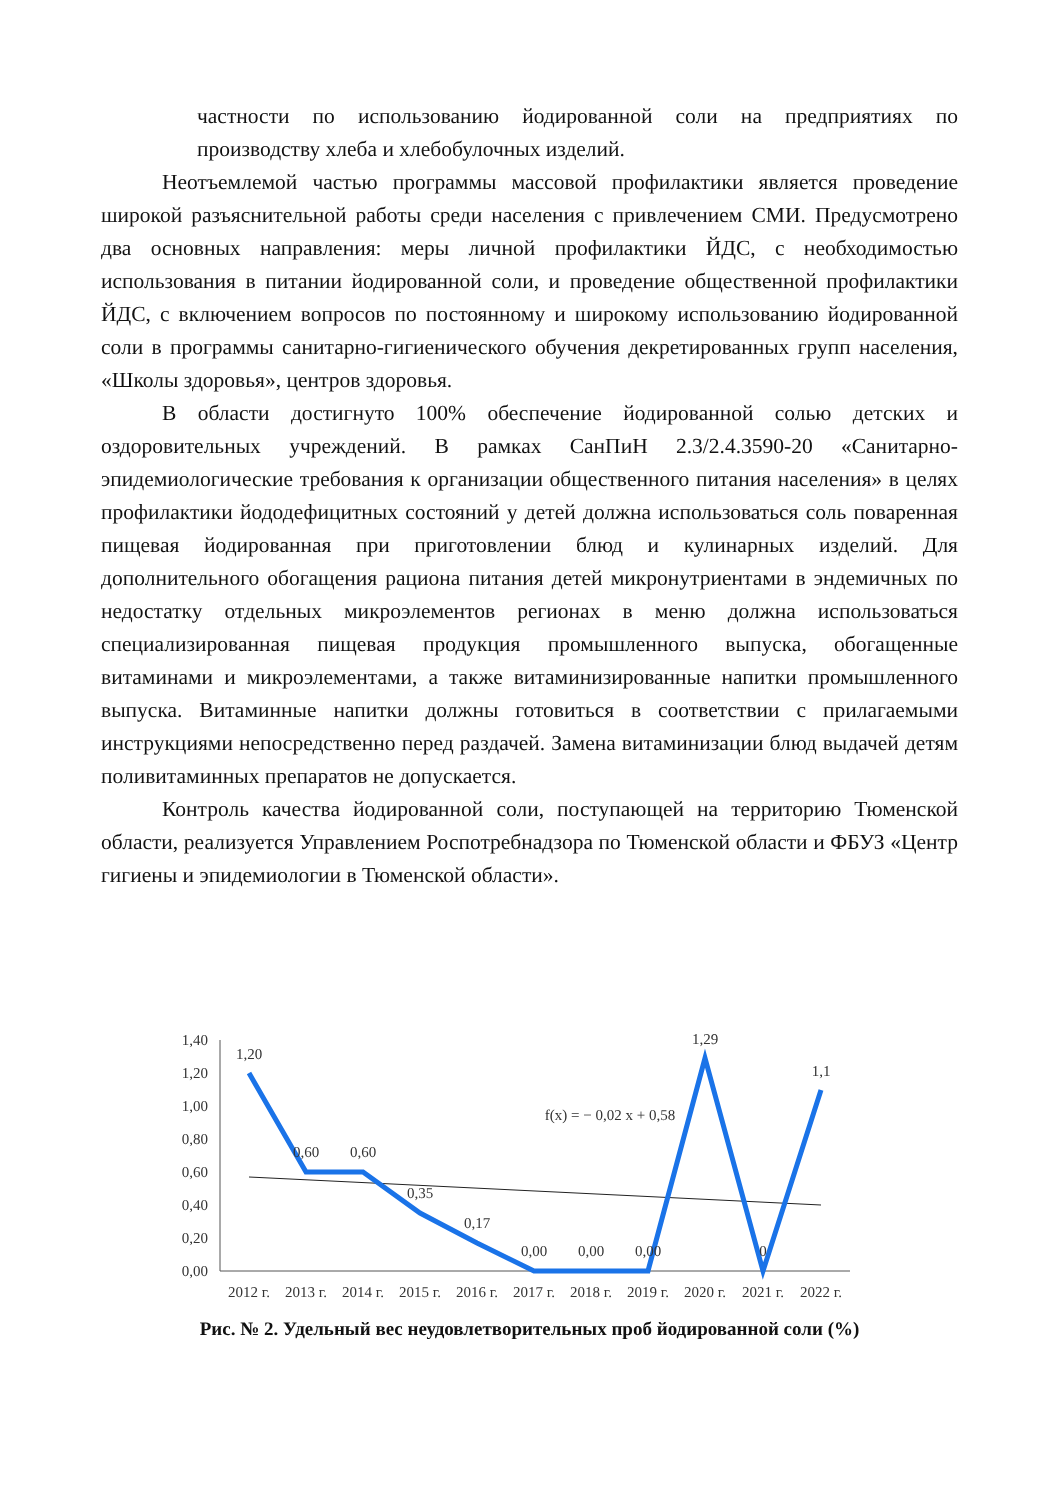частности по использованию йодированной соли на предприятиях по производству хлеба и хлебобулочных изделий.
Неотъемлемой частью программы массовой профилактики является проведение широкой разъяснительной работы среди населения с привлечением СМИ. Предусмотрено два основных направления: меры личной профилактики ЙДС, с необходимостью использования в питании йодированной соли, и проведение общественной профилактики ЙДС, с включением вопросов по постоянному и широкому использованию йодированной соли в программы санитарно-гигиенического обучения декретированных групп населения, «Школы здоровья», центров здоровья.
В области достигнуто 100% обеспечение йодированной солью детских и оздоровительных учреждений. В рамках СанПиН 2.3/2.4.3590-20 «Санитарно-эпидемиологические требования к организации общественного питания населения» в целях профилактики йододефицитных состояний у детей должна использоваться соль поваренная пищевая йодированная при приготовлении блюд и кулинарных изделий. Для дополнительного обогащения рациона питания детей микронутриентами в эндемичных по недостатку отдельных микроэлементов регионах в меню должна использоваться специализированная пищевая продукция промышленного выпуска, обогащенные витаминами и микроэлементами, а также витаминизированные напитки промышленного выпуска. Витаминные напитки должны готовиться в соответствии с прилагаемыми инструкциями непосредственно перед раздачей. Замена витаминизации блюд выдачей детям поливитаминных препаратов не допускается.
Контроль качества йодированной соли, поступающей на территорию Тюменской области, реализуется Управлением Роспотребнадзора по Тюменской области и ФБУЗ «Центр гигиены и эпидемиологии в Тюменской области».
1,40
1,20
1,00
0,80
0,60
0,40
0,20
0,00
1,20
0,60
0,60
0,35
0,17
0,00
0,00
0,00
1,29
0
1,1
f(x) = − 0,02 x + 0,58
2012 г.
2013 г.
2014 г.
2015 г.
2016 г.
2017 г.
2018 г.
2019 г.
2020 г.
2021 г.
2022 г.
Рис. № 2. Удельный вес неудовлетворительных проб йодированной соли (%)